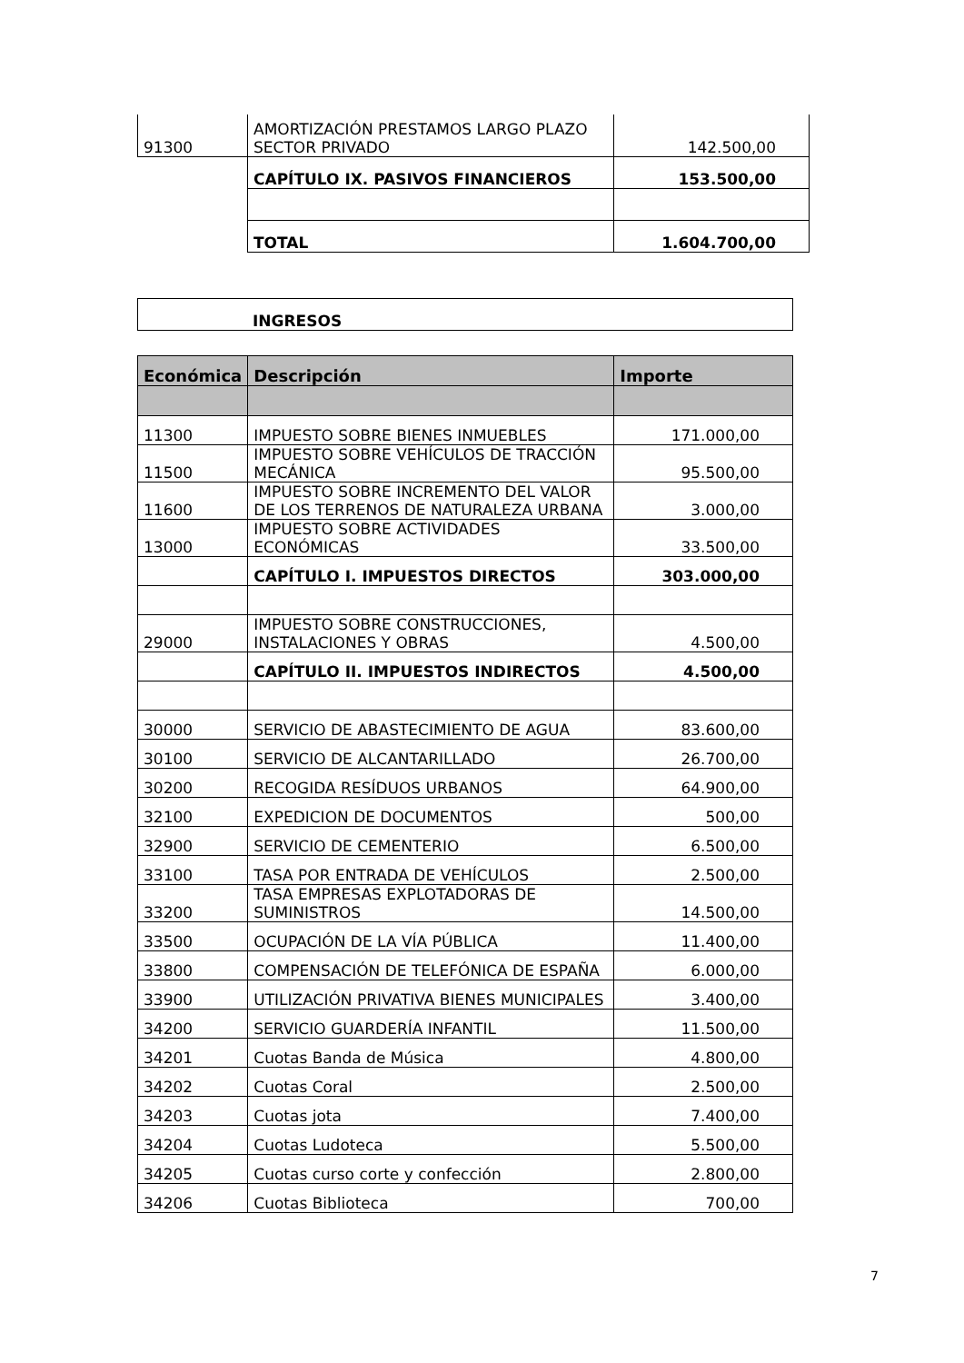| 91300 | AMORTIZACIÓN PRESTAMOS LARGO PLAZO SECTOR PRIVADO | 142.500,00 |
| | CAPÍTULO IX. PASIVOS FINANCIEROS | 153.500,00 |
| | TOTAL | 1.604.700,00 |
| INGRESOS |
| Económica | Descripción | Importe |
| --- | --- | --- |
| 11300 | IMPUESTO SOBRE BIENES INMUEBLES | 171.000,00 |
| 11500 | IMPUESTO SOBRE VEHÍCULOS DE TRACCIÓN MECÁNICA | 95.500,00 |
| 11600 | IMPUESTO SOBRE INCREMENTO DEL VALOR DE LOS TERRENOS DE NATURALEZA URBANA | 3.000,00 |
| 13000 | IMPUESTO SOBRE ACTIVIDADES ECONÓMICAS | 33.500,00 |
| | CAPÍTULO I. IMPUESTOS DIRECTOS | 303.000,00 |
| 29000 | IMPUESTO SOBRE CONSTRUCCIONES, INSTALACIONES Y OBRAS | 4.500,00 |
| | CAPÍTULO II. IMPUESTOS INDIRECTOS | 4.500,00 |
| 30000 | SERVICIO DE ABASTECIMIENTO DE AGUA | 83.600,00 |
| 30100 | SERVICIO DE ALCANTARILLADO | 26.700,00 |
| 30200 | RECOGIDA RESÍDUOS URBANOS | 64.900,00 |
| 32100 | EXPEDICION DE DOCUMENTOS | 500,00 |
| 32900 | SERVICIO DE CEMENTERIO | 6.500,00 |
| 33100 | TASA POR ENTRADA DE VEHÍCULOS | 2.500,00 |
| 33200 | TASA EMPRESAS EXPLOTADORAS DE SUMINISTROS | 14.500,00 |
| 33500 | OCUPACIÓN DE LA VÍA PÚBLICA | 11.400,00 |
| 33800 | COMPENSACIÓN DE TELEFÓNICA DE ESPAÑA | 6.000,00 |
| 33900 | UTILIZACIÓN PRIVATIVA BIENES MUNICIPALES | 3.400,00 |
| 34200 | SERVICIO GUARDERÍA INFANTIL | 11.500,00 |
| 34201 | Cuotas Banda de Música | 4.800,00 |
| 34202 | Cuotas Coral | 2.500,00 |
| 34203 | Cuotas jota | 7.400,00 |
| 34204 | Cuotas Ludoteca | 5.500,00 |
| 34205 | Cuotas curso corte y confección | 2.800,00 |
| 34206 | Cuotas Biblioteca | 700,00 |
7